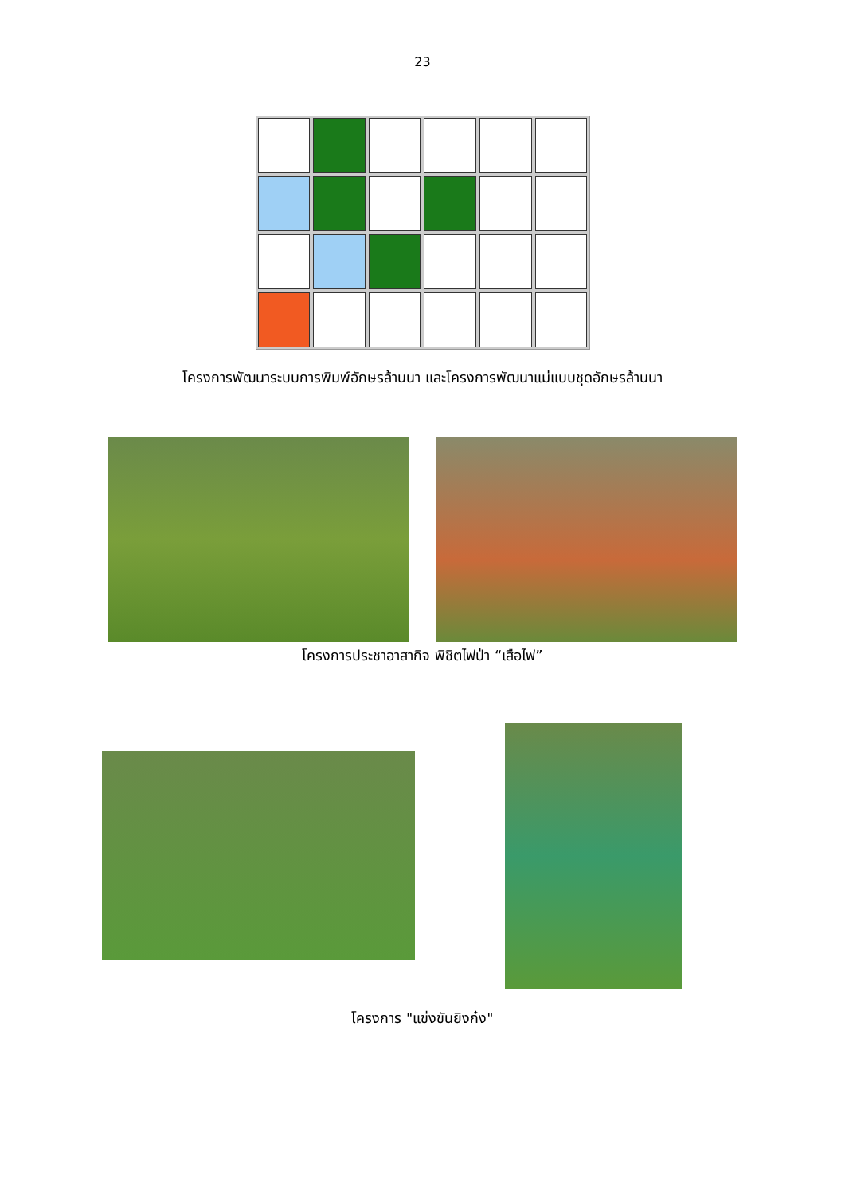23
โครงการพัฒนาระบบการพิมพ์อักษรล้านนา และโครงการพัฒนาแม่แบบชุดอักษรล้านนา
โครงการประชาอาสากิจ พิชิตไฟป่า “เสือไฟ”
โครงการ "แข่งขันยิงก๋ง"